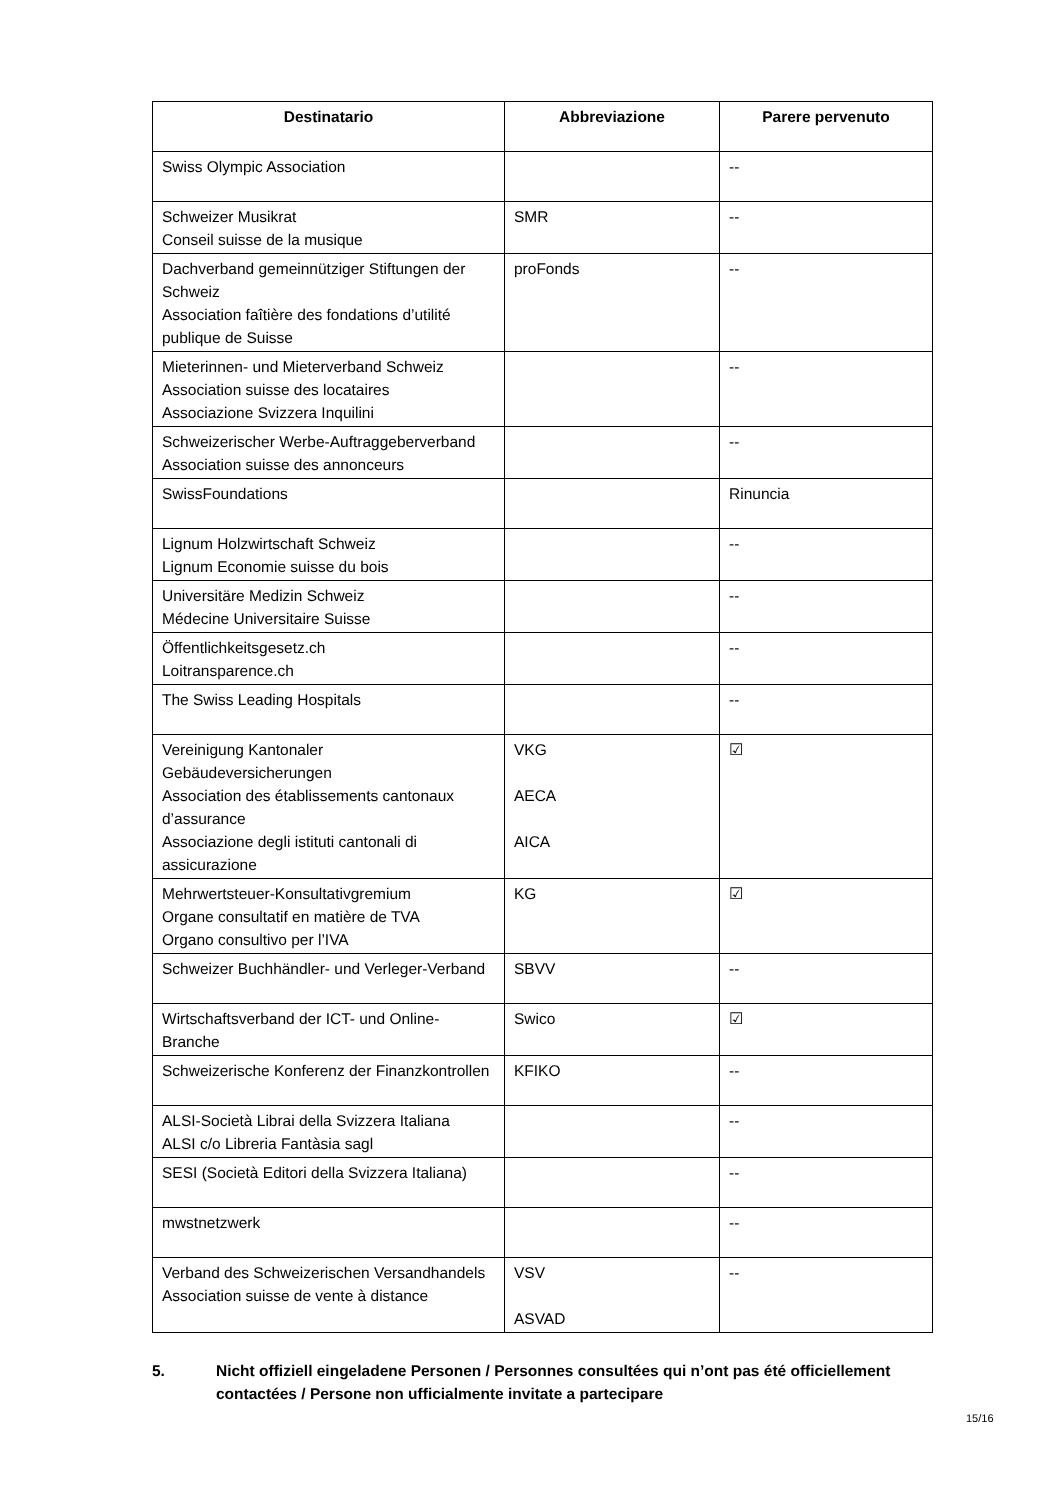| Destinatario | Abbreviazione | Parere pervenuto |
| --- | --- | --- |
| Swiss Olympic Association | | -- |
| Schweizer Musikrat Conseil suisse de la musique | SMR | -- |
| Dachverband gemeinnütziger Stiftungen der Schweiz Association faîtière des fondations d’utilité publique de Suisse | proFonds | -- |
| Mieterinnen- und Mieterverband Schweiz Association suisse des locataires Associazione Svizzera Inquilini | | -- |
| Schweizerischer Werbe-Auftraggeberverband Association suisse des annonceurs | | -- |
| SwissFoundations | | Rinuncia |
| Lignum Holzwirtschaft Schweiz Lignum Economie suisse du bois | | -- |
| Universitäre Medizin Schweiz Médecine Universitaire Suisse | | -- |
| Öffentlichkeitsgesetz.ch Loitransparence.ch | | -- |
| The Swiss Leading Hospitals | | -- |
| Vereinigung Kantonaler Gebäudeversicherungen Association des établissements cantonaux d’assurance Associazione degli istituti cantonali di assicurazione | VKG AECA AICA | ☑ |
| Mehrwertsteuer-Konsultativgremium Organe consultatif en matière de TVA Organo consultivo per l’IVA | KG | ☑ |
| Schweizer Buchhändler- und Verleger-Verband | SBVV | -- |
| Wirtschaftsverband der ICT- und Online-Branche | Swico | ☑ |
| Schweizerische Konferenz der Finanzkontrollen | KFIKO | -- |
| ALSI-Società Librai della Svizzera Italiana ALSI c/o Libreria Fantàsia sagl | | -- |
| SESI (Società Editori della Svizzera Italiana) | | -- |
| mwstnetzwerk | | -- |
| Verband des Schweizerischen Versandhandels Association suisse de vente à distance | VSV ASVAD | -- |
5. Nicht offiziell eingeladene Personen / Personnes consultées qui n’ont pas été officiellement contactées / Persone non ufficialmente invitate a partecipare
15/16